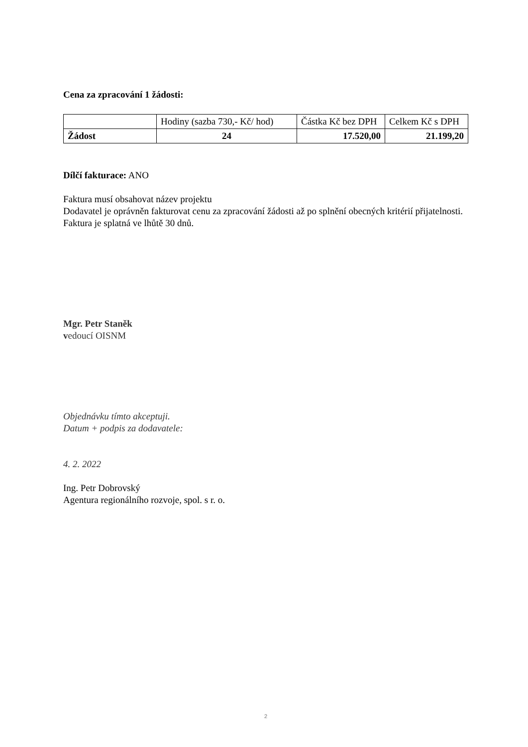Cena za zpracování 1 žádosti:
| | Hodiny (sazba 730,- Kč/ hod) | Částka Kč bez DPH | Celkem Kč s DPH |
| Žádost | 24 | 17.520,00 | 21.199,20 |
Dílčí fakturace: ANO
Faktura musí obsahovat název projektu
Dodavatel je oprávněn fakturovat cenu za zpracování žádosti až po splnění obecných kritérií přijatelnosti.
Faktura je splatná ve lhůtě 30 dnů.
Mgr. Petr Staněk
vedoucí OISNM
Objednávku tímto akceptuji.
Datum + podpis za dodavatele:
4. 2. 2022
Ing. Petr Dobrovský
Agentura regionálního rozvoje, spol. s r. o.
2